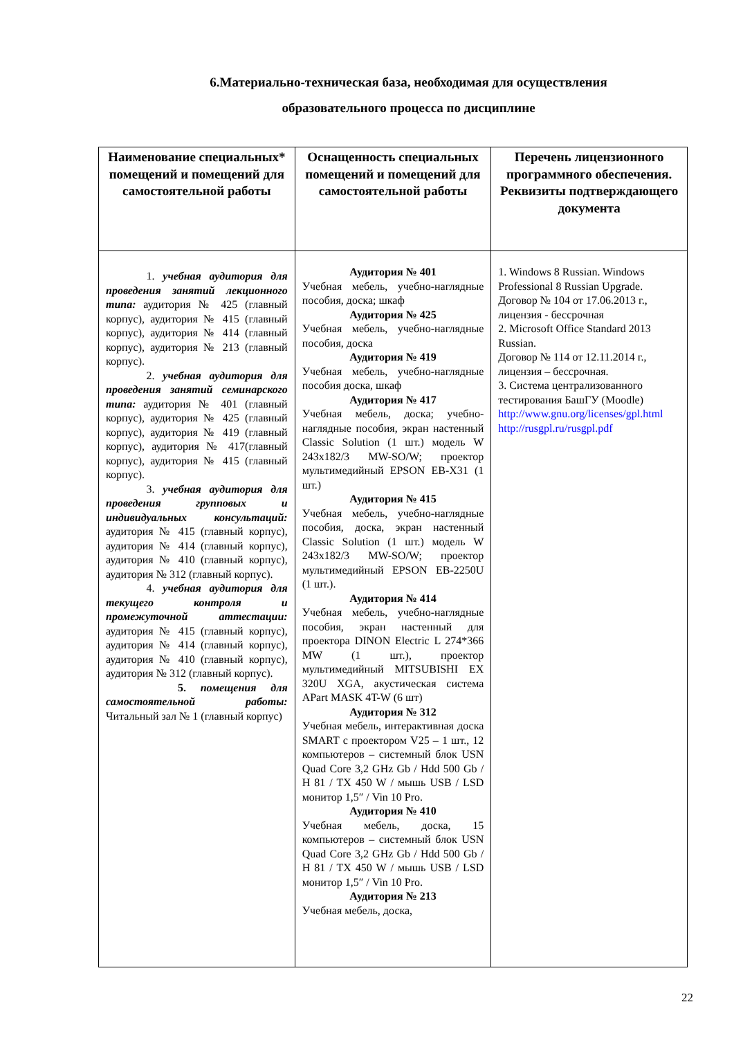6.Материально-техническая база, необходимая для осуществления
образовательного процесса по дисциплине
| Наименование специальных* помещений и помещений для самостоятельной работы | Оснащенность специальных помещений и помещений для самостоятельной работы | Перечень лицензионного программного обеспечения. Реквизиты подтверждающего документа |
| --- | --- | --- |
| 1. учебная аудитория для проведения занятий лекционного типа: аудитория № 425 (главный корпус), аудитория № 415 (главный корпус), аудитория № 414 (главный корпус), аудитория № 213 (главный корпус). 2. учебная аудитория для проведения занятий семинарского типа: аудитория № 401 (главный корпус), аудитория № 425 (главный корпус), аудитория № 419 (главный корпус), аудитория № 417(главный корпус), аудитория № 415 (главный корпус). 3. учебная аудитория для проведения групповых и индивидуальных консультаций: аудитория № 415 (главный корпус), аудитория № 414 (главный корпус), аудитория № 410 (главный корпус), аудитория № 312 (главный корпус). 4. учебная аудитория для текущего контроля и промежуточной аттестации: аудитория № 415 (главный корпус), аудитория № 414 (главный корпус), аудитория № 410 (главный корпус), аудитория № 312 (главный корпус). 5. помещения для самостоятельной работы: Читальный зал № 1 (главный корпус) | Аудитория № 401 Учебная мебель, учебно-наглядные пособия, доска; шкаф Аудитория № 425 Учебная мебель, учебно-наглядные пособия, доска Аудитория № 419 Учебная мебель, учебно-наглядные пособия доска, шкаф Аудитория № 417 Учебная мебель, доска; учебно-наглядные пособия, экран настенный Classic Solution (1 шт.) модель W 243x182/3 MW-SO/W; проектор мультимедийный EPSON EB-X31 (1 шт.) Аудитория № 415 Учебная мебель, учебно-наглядные пособия, доска, экран настенный Classic Solution (1 шт.) модель W 243x182/3 MW-SO/W; проектор мультимедийный EPSON EB-2250U (1 шт.). Аудитория № 414 Учебная мебель, учебно-наглядные пособия, экран настенный для проектора DINON Electric L 274*366 MW (1 шт.), проектор мультимедийный MITSUBISHI EX 320U XGA, акустическая система APart MASK 4T-W (6 шт) Аудитория № 312 Учебная мебель, интерактивная доска SMART с проектором V25 – 1 шт., 12 компьютеров – системный блок USN Quad Core 3,2 GHz Gb / Hdd 500 Gb / H 81 / TX 450 W / мышь USB / LSD монитор 1,5″ / Vin 10 Pro. Аудитория № 410 Учебная мебель, доска, 15 компьютеров – системный блок USN Quad Core 3,2 GHz Gb / Hdd 500 Gb / H 81 / TX 450 W / мышь USB / LSD монитор 1,5″ / Vin 10 Pro. Аудитория № 213 Учебная мебель, доска, | 1. Windows 8 Russian. Windows Professional 8 Russian Upgrade. Договор № 104 от 17.06.2013 г., лицензия - бессрочная 2. Microsoft Office Standard 2013 Russian. Договор № 114 от 12.11.2014 г., лицензия – бессрочная. 3. Система централизованного тестирования БашГУ (Moodle) http://www.gnu.org/licenses/gpl.html http://rusgpl.ru/rusgpl.pdf |
22